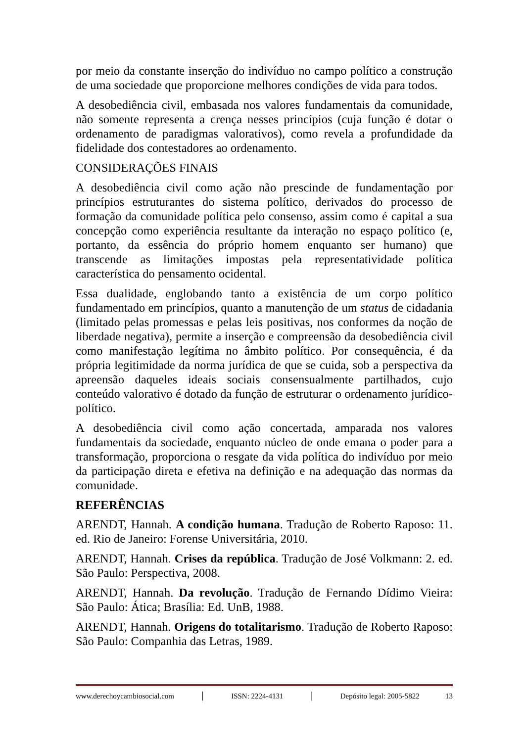por meio da constante inserção do indivíduo no campo político a construção de uma sociedade que proporcione melhores condições de vida para todos.
A desobediência civil, embasada nos valores fundamentais da comunidade, não somente representa a crença nesses princípios (cuja função é dotar o ordenamento de paradigmas valorativos), como revela a profundidade da fidelidade dos contestadores ao ordenamento.
CONSIDERAÇÕES FINAIS
A desobediência civil como ação não prescinde de fundamentação por princípios estruturantes do sistema político, derivados do processo de formação da comunidade política pelo consenso, assim como é capital a sua concepção como experiência resultante da interação no espaço político (e, portanto, da essência do próprio homem enquanto ser humano) que transcende as limitações impostas pela representatividade política característica do pensamento ocidental.
Essa dualidade, englobando tanto a existência de um corpo político fundamentado em princípios, quanto a manutenção de um status de cidadania (limitado pelas promessas e pelas leis positivas, nos conformes da noção de liberdade negativa), permite a inserção e compreensão da desobediência civil como manifestação legítima no âmbito político. Por consequência, é da própria legitimidade da norma jurídica de que se cuida, sob a perspectiva da apreensão daqueles ideais sociais consensualmente partilhados, cujo conteúdo valorativo é dotado da função de estruturar o ordenamento jurídico-político.
A desobediência civil como ação concertada, amparada nos valores fundamentais da sociedade, enquanto núcleo de onde emana o poder para a transformação, proporciona o resgate da vida política do indivíduo por meio da participação direta e efetiva na definição e na adequação das normas da comunidade.
REFERÊNCIAS
ARENDT, Hannah. A condição humana. Tradução de Roberto Raposo: 11. ed. Rio de Janeiro: Forense Universitária, 2010.
ARENDT, Hannah. Crises da república. Tradução de José Volkmann: 2. ed. São Paulo: Perspectiva, 2008.
ARENDT, Hannah. Da revolução. Tradução de Fernando Dídimo Vieira: São Paulo: Ática; Brasília: Ed. UnB, 1988.
ARENDT, Hannah. Origens do totalitarismo. Tradução de Roberto Raposo: São Paulo: Companhia das Letras, 1989.
www.derechoycambiosocial.com │ ISSN: 2224-4131 │ Depósito legal: 2005-5822 13